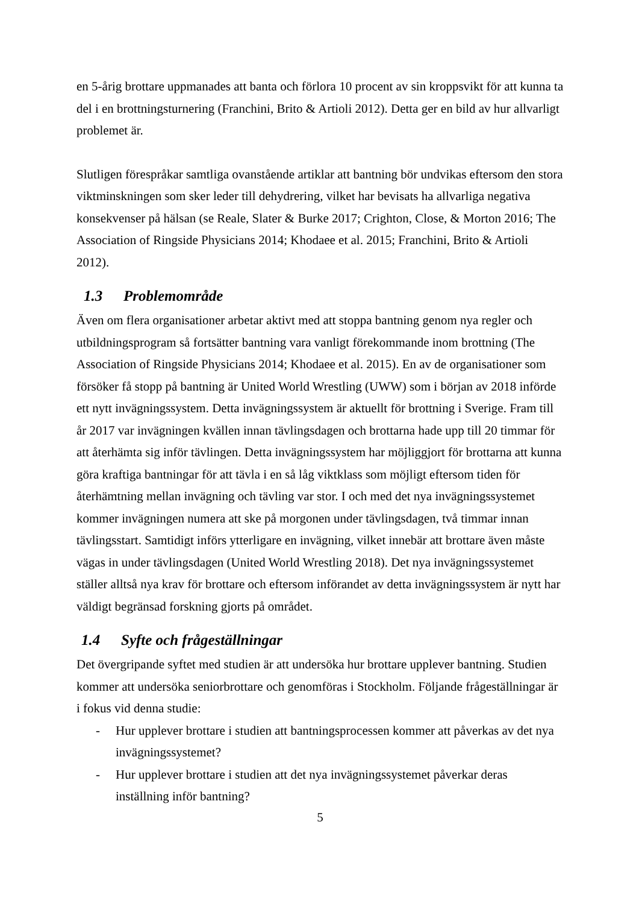en 5-årig brottare uppmanades att banta och förlora 10 procent av sin kroppsvikt för att kunna ta del i en brottningsturnering (Franchini, Brito & Artioli 2012). Detta ger en bild av hur allvarligt problemet är.
Slutligen förespråkar samtliga ovanstående artiklar att bantning bör undvikas eftersom den stora viktminskningen som sker leder till dehydrering, vilket har bevisats ha allvarliga negativa konsekvenser på hälsan (se Reale, Slater & Burke 2017; Crighton, Close, & Morton 2016; The Association of Ringside Physicians 2014; Khodaee et al. 2015; Franchini, Brito & Artioli 2012).
1.3 Problemområde
Även om flera organisationer arbetar aktivt med att stoppa bantning genom nya regler och utbildningsprogram så fortsätter bantning vara vanligt förekommande inom brottning (The Association of Ringside Physicians 2014; Khodaee et al. 2015). En av de organisationer som försöker få stopp på bantning är United World Wrestling (UWW) som i början av 2018 införde ett nytt invägningssystem. Detta invägningssystem är aktuellt för brottning i Sverige. Fram till år 2017 var invägningen kvällen innan tävlingsdagen och brottarna hade upp till 20 timmar för att återhämta sig inför tävlingen. Detta invägningssystem har möjliggjort för brottarna att kunna göra kraftiga bantningar för att tävla i en så låg viktklass som möjligt eftersom tiden för återhämtning mellan invägning och tävling var stor. I och med det nya invägningssystemet kommer invägningen numera att ske på morgonen under tävlingsdagen, två timmar innan tävlingsstart. Samtidigt införs ytterligare en invägning, vilket innebär att brottare även måste vägas in under tävlingsdagen (United World Wrestling 2018). Det nya invägningssystemet ställer alltså nya krav för brottare och eftersom införandet av detta invägningssystem är nytt har väldigt begränsad forskning gjorts på området.
1.4 Syfte och frågeställningar
Det övergripande syftet med studien är att undersöka hur brottare upplever bantning. Studien kommer att undersöka seniorbrottare och genomföras i Stockholm. Följande frågeställningar är i fokus vid denna studie:
- Hur upplever brottare i studien att bantningsprocessen kommer att påverkas av det nya invägningssystemet?
- Hur upplever brottare i studien att det nya invägningssystemet påverkar deras inställning inför bantning?
5